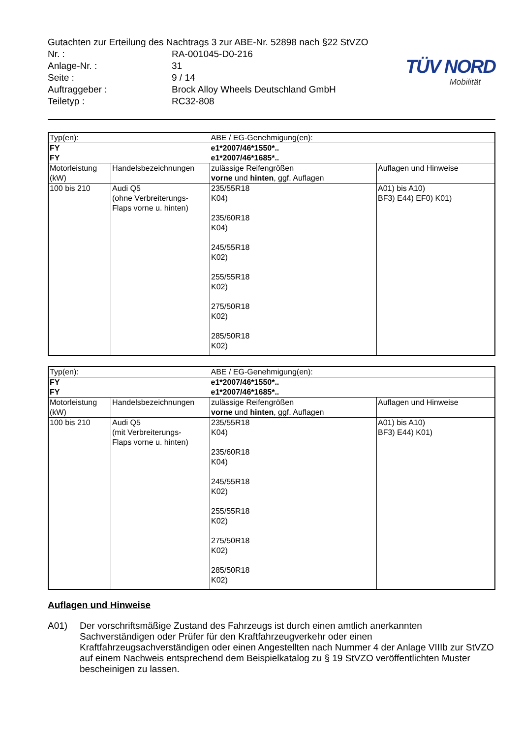Gutachten zur Erteilung des Nachtrags 3 zur ABE-Nr. 52898 nach §22 StVZO
| Nr. : | RA-001045-D0-216 |
| Anlage-Nr. : | 31 |
| Seite : | 9 / 14 |
| Auftraggeber : | Brock Alloy Wheels Deutschland GmbH |
| Teiletyp : | RC32-808 |
TÜV NORD
Mobilität
| Typ(en): | | ABE / EG-Genehmigung(en): | |
| FY | | e1*2007/46*1550*.. | |
| FY | | e1*2007/46*1685*.. | |
| Motorleistung (kW) | Handelsbezeichnungen | zulässige Reifengrößen vorne und hinten , ggf. Auflagen | Auflagen und Hinweise |
| 100 bis 210 | Audi Q5 (ohne Verbreiterungs- Flaps vorne u. hinten) | 235/55R18 K04) 235/60R18 K04) 245/55R18 K02) 255/55R18 K02) 275/50R18 K02) 285/50R18 K02) | A01) bis A10) BF3) E44) EF0) K01) |
| Typ(en): | | ABE / EG-Genehmigung(en): | |
| FY | | e1*2007/46*1550*.. | |
| FY | | e1*2007/46*1685*.. | |
| Motorleistung (kW) | Handelsbezeichnungen | zulässige Reifengrößen vorne und hinten , ggf. Auflagen | Auflagen und Hinweise |
| 100 bis 210 | Audi Q5 (mit Verbreiterungs- Flaps vorne u. hinten) | 235/55R18 K04) 235/60R18 K04) 245/55R18 K02) 255/55R18 K02) 275/50R18 K02) 285/50R18 K02) | A01) bis A10) BF3) E44) K01) |
Auflagen und Hinweise
A01) Der vorschriftsmäßige Zustand des Fahrzeugs ist durch einen amtlich anerkannten Sachverständigen oder Prüfer für den Kraftfahrzeugverkehr oder einen Kraftfahrzeugsachverständigen oder einen Angestellten nach Nummer 4 der Anlage VIIIb zur StVZO auf einem Nachweis entsprechend dem Beispielkatalog zu § 19 StVZO veröffentlichten Muster bescheinigen zu lassen.